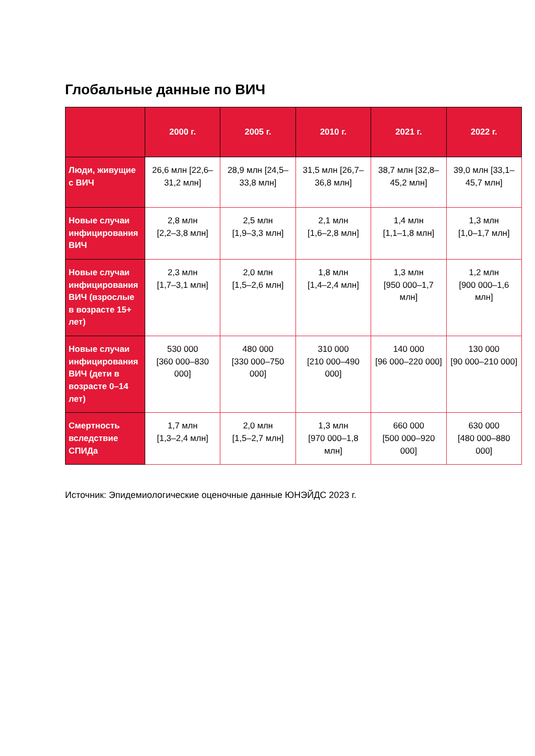Глобальные данные по ВИЧ
| | 2000 г. | 2005 г. | 2010 г. | 2021 г. | 2022 г. |
| --- | --- | --- | --- | --- | --- |
| Люди, живущие с ВИЧ | 26,6 млн [22,6–31,2 млн] | 28,9 млн [24,5–33,8 млн] | 31,5 млн [26,7–36,8 млн] | 38,7 млн [32,8–45,2 млн] | 39,0 млн [33,1–45,7 млн] |
| Новые случаи инфицирования ВИЧ | 2,8 млн [2,2–3,8 млн] | 2,5 млн [1,9–3,3 млн] | 2,1 млн [1,6–2,8 млн] | 1,4 млн [1,1–1,8 млн] | 1,3 млн [1,0–1,7 млн] |
| Новые случаи инфицирования ВИЧ (взрослые в возрасте 15+ лет) | 2,3 млн [1,7–3,1 млн] | 2,0 млн [1,5–2,6 млн] | 1,8 млн [1,4–2,4 млн] | 1,3 млн [950 000–1,7 млн] | 1,2 млн [900 000–1,6 млн] |
| Новые случаи инфицирования ВИЧ (дети в возрасте 0–14 лет) | 530 000 [360 000–830 000] | 480 000 [330 000–750 000] | 310 000 [210 000–490 000] | 140 000 [96 000–220 000] | 130 000 [90 000–210 000] |
| Смертность вследствие СПИДа | 1,7 млн [1,3–2,4 млн] | 2,0 млн [1,5–2,7 млн] | 1,3 млн [970 000–1,8 млн] | 660 000 [500 000–920 000] | 630 000 [480 000–880 000] |
Источник: Эпидемиологические оценочные данные ЮНЭЙДС 2023 г.